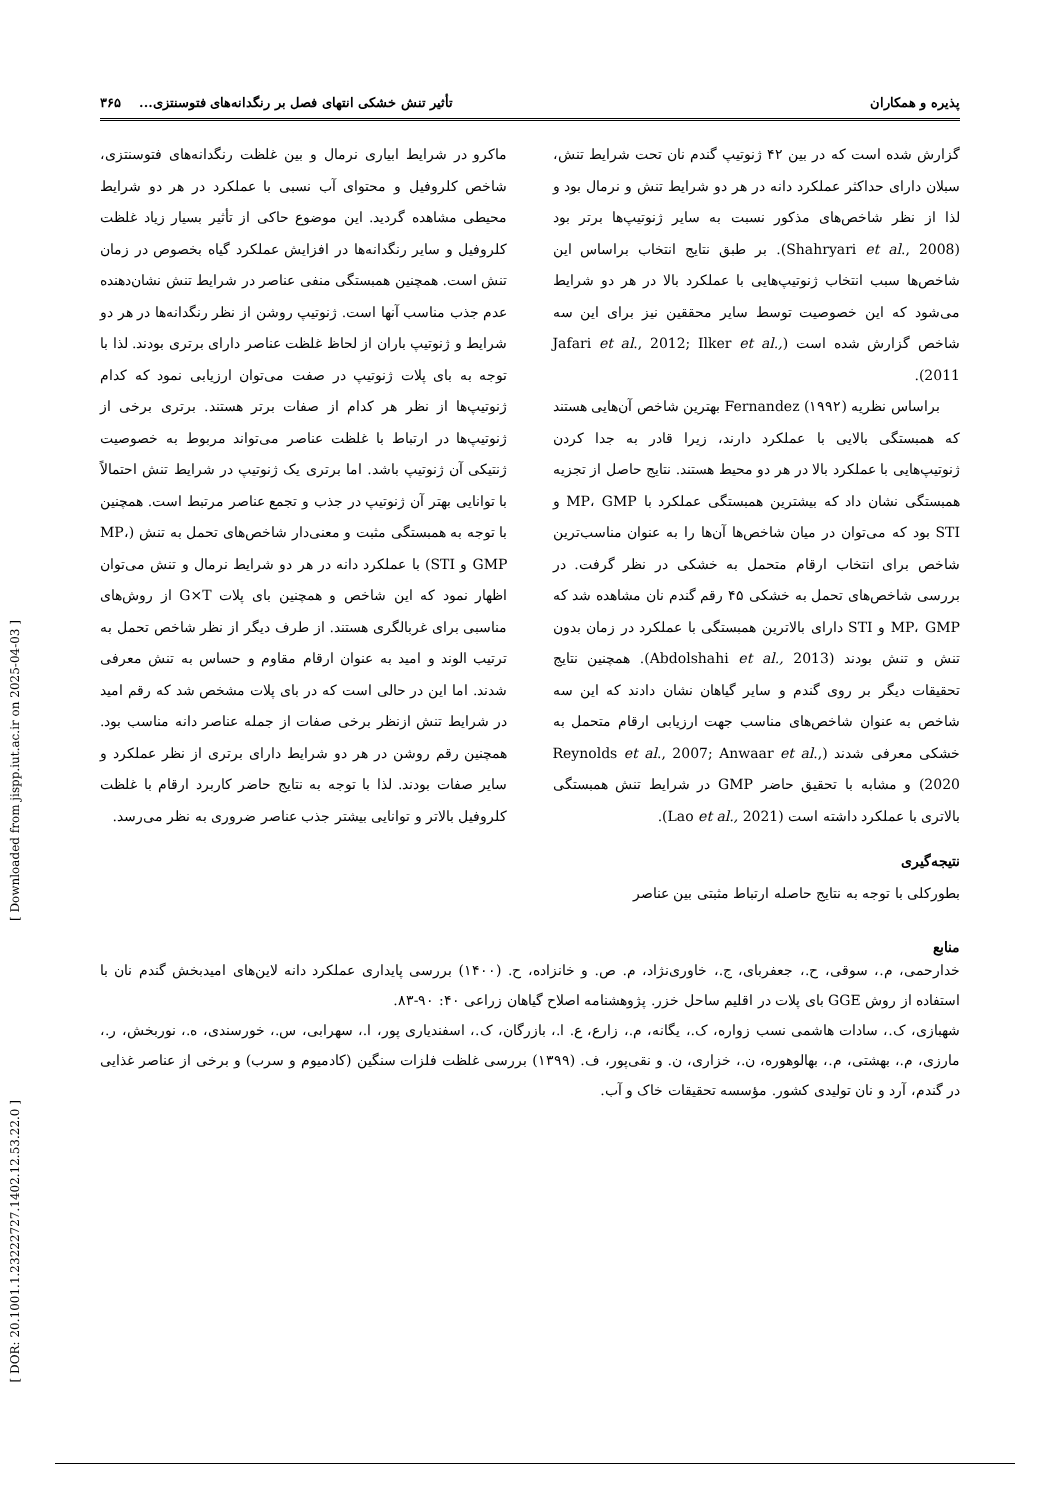پذیره و همکاران تأثیر تنش خشکی انتهای فصل بر رنگدانه‌های فتوسنتزی... ۳۶۵
گزارش شده است که در بین ۴۲ ژنوتیپ گندم نان تحت شرایط تنش، سبلان دارای حداکثر عملکرد دانه در هر دو شرایط تنش و نرمال بود و لذا از نظر شاخص‌های مذکور نسبت به سایر ژنوتیپ‌ها برتر بود (Shahryari et al., 2008). بر طبق نتایج انتخاب براساس این شاخص‌ها سبب انتخاب ژنوتیپ‌هایی با عملکرد بالا در هر دو شرایط می‌شود که این خصوصیت توسط سایر محققین نیز برای این سه شاخص گزارش شده است (Jafari et al., 2012; Ilker et al., 2011).
براساس نظریه Fernandez (۱۹۹۲) بهترین شاخص آن‌هایی هستند که همبستگی بالایی با عملکرد دارند، زیرا قادر به جدا کردن ژنوتیپ‌هایی با عملکرد بالا در هر دو محیط هستند. نتایج حاصل از تجزیه همبستگی نشان داد که بیشترین همبستگی عملکرد با MP، GMP و STI بود که می‌توان در میان شاخص‌ها آن‌ها را به عنوان مناسب‌ترین شاخص برای انتخاب ارقام متحمل به خشکی در نظر گرفت. در بررسی شاخص‌های تحمل به خشکی ۴۵ رقم گندم نان مشاهده شد که MP، GMP و STI دارای بالاترین همبستگی با عملکرد در زمان بدون تنش و تنش بودند (Abdolshahi et al., 2013). همچنین نتایج تحقیقات دیگر بر روی گندم و سایر گیاهان نشان دادند که این سه شاخص به عنوان شاخص‌های مناسب جهت ارزیابی ارقام متحمل به خشکی معرفی شدند (Reynolds et al., 2007; Anwaar et al., 2020) و مشابه با تحقیق حاضر GMP در شرایط تنش همبستگی بالاتری با عملکرد داشته است (Lao et al., 2021).
نتیجه‌گیری
بطورکلی با توجه به نتایج حاصله ارتباط مثبتی بین عناصر
ماکرو در شرایط ابیاری نرمال و بین غلظت رنگدانه‌های فتوسنتزی، شاخص کلروفیل و محتوای آب نسبی با عملکرد در هر دو شرایط محیطی مشاهده گردید. این موضوع حاکی از تأثیر بسیار زیاد غلظت کلروفیل و سایر رنگدانه‌ها در افزایش عملکرد گیاه بخصوص در زمان تنش است. همچنین همبستگی منفی عناصر در شرایط تنش نشان‌دهنده عدم جذب مناسب آنها است. ژنوتیپ روشن از نظر رنگدانه‌ها در هر دو شرایط و ژنوتیپ باران از لحاظ غلظت عناصر دارای برتری بودند. لذا با توجه به بای پلات ژنوتیپ در صفت می‌توان ارزیابی نمود که کدام ژنوتیپ‌ها از نظر هر کدام از صفات برتر هستند. برتری برخی از ژنوتیپ‌ها در ارتباط با غلظت عناصر می‌تواند مربوط به خصوصیت ژنتیکی آن ژنوتیپ باشد. اما برتری یک ژنوتیپ در شرایط تنش احتمالاً با توانایی بهتر آن ژنوتیپ در جذب و تجمع عناصر مرتبط است. همچنین با توجه به همبستگی مثبت و معنی‌دار شاخص‌های تحمل به تنش (MP، GMP و STI) با عملکرد دانه در هر دو شرایط نرمال و تنش می‌توان اظهار نمود که این شاخص و همچنین بای پلات G×T از روش‌های مناسبی برای غربالگری هستند. از طرف دیگر از نظر شاخص تحمل به ترتیب الوند و امید به عنوان ارقام مقاوم و حساس به تنش معرفی شدند. اما این در حالی است که در بای پلات مشخص شد که رقم امید در شرایط تنش ازنظر برخی صفات از جمله عناصر دانه مناسب بود. همچنین رقم روشن در هر دو شرایط دارای برتری از نظر عملکرد و سایر صفات بودند. لذا با توجه به نتایج حاضر کاربرد ارقام با غلظت کلروفیل بالاتر و توانایی بیشتر جذب عناصر ضروری به نظر می‌رسد.
منابع
خدارحمی، م.، سوقی، ح.، جعفربای، ج.، خاوری‌نژاد، م. ص. و خانزاده، ح. (۱۴۰۰) بررسی پایداری عملکرد دانه لاین‌های امیدبخش گندم نان با استفاده از روش GGE بای پلات در اقلیم ساحل خزر. پژوهشنامه اصلاح گیاهان زراعی ۴۰: ۹۰-۸۳.
شهبازی، ک.، سادات هاشمی نسب زواره، ک.، یگانه، م.، زارع، ع. ا.، بازرگان، ک.، اسفندیاری پور، ا.، سهرابی، س.، خورسندی، ه.، نوربخش، ر.، مارزی، م.، بهشتی، م.، بهالوهوره، ن.، خزاری، ن. و نقی‌پور، ف. (۱۳۹۹) بررسی غلظت فلزات سنگین (کادمیوم و سرب) و برخی از عناصر غذایی در گندم، آرد و نان تولیدی کشور. مؤسسه تحقیقات خاک و آب.
[ Downloaded from jispp.iut.ac.ir on 2025-04-03 ]
[ DOR: 20.1001.1.23222727.1402.12.53.22.0 ]